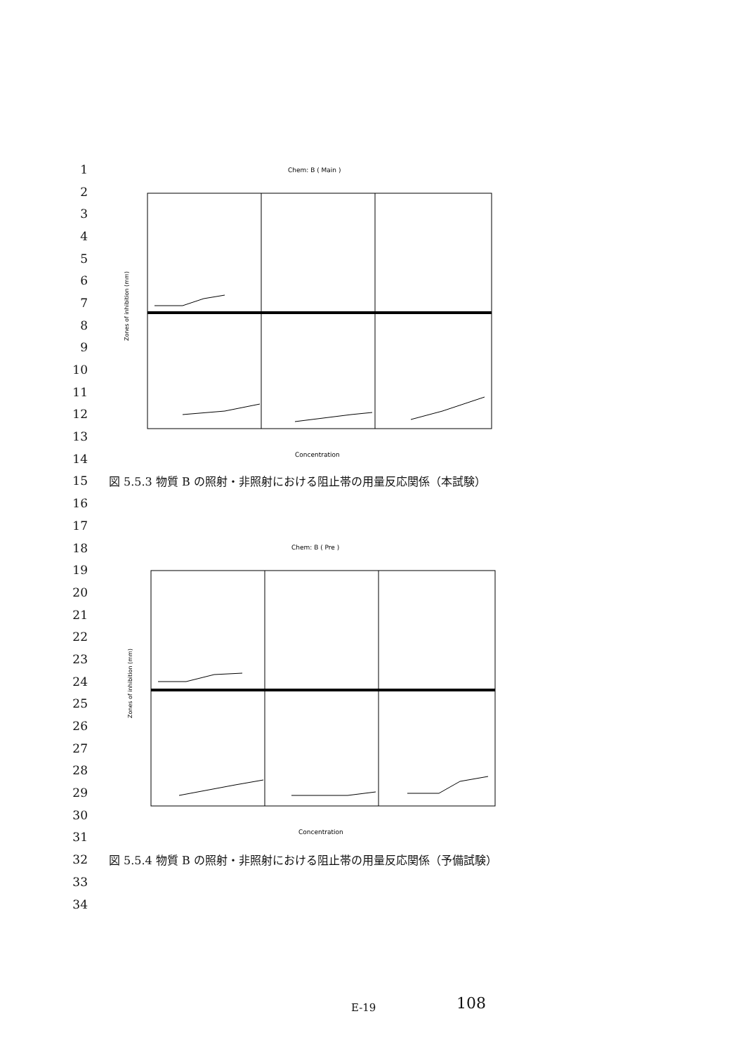Chem: B ( Main )
Zones of inhibition (mm)
Concentration
Chem: B ( Pre )
Zones of inhibition (mm)
Concentration
1
2
3
4
5
6
7
8
9
10
11
12
13
14
15 図 5.5.3 物質 B の照射・非照射における阻止帯の用量反応関係（本試験）
16
17
18
19
20
21
22
23
24
25
26
27
28
29
30
31
32 図 5.5.4 物質 B の照射・非照射における阻止帯の用量反応関係（予備試験）
33
34
E-19 108